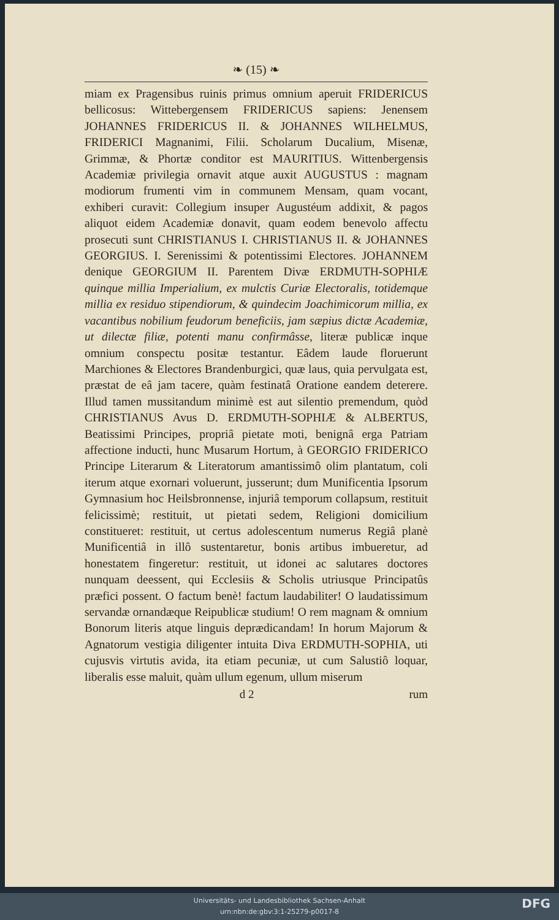❧ (15) ❧
miam ex Pragensibus ruinis primus omnium aperuit FRIDERICUS bellicosus: Wittebergensem FRIDERICUS sapiens: Jenensem JOHANNES FRIDERICUS II. & JOHANNES WILHELMUS, FRIDERICI Magnanimi, Filii. Scholarum Ducalium, Misenæ, Grimmæ, & Phortæ conditor est MAURITIUS. Wittenbergensis Academiæ privilegia ornavit atque auxit AUGUSTUS : magnam modiorum frumenti vim in communem Mensam, quam vocant, exhiberi curavit: Collegium insuper Augustéum addixit, & pagos aliquot eidem Academiæ donavit, quam eodem benevolo affectu prosecuti sunt CHRISTIANUS I. CHRISTIANUS II. & JOHANNES GEORGIUS. I. Serenissimi & potentissimi Electores. JOHANNEM denique GEORGIUM II. Parentem Divæ ERDMUTH-SOPHIÆ quinque millia Imperialium, ex mulctis Curiæ Electoralis, totidemque millia ex residuo stipendiorum, & quindecim Joachimicorum millia, ex vacantibus nobilium feudorum beneficiis, jam sæpius dictæ Academiæ, ut dilectæ filiæ, potenti manu confirmâsse, literæ publicæ inque omnium conspectu positæ testantur. Eâdem laude floruerunt Marchiones & Electores Brandenburgici, quæ laus, quia pervulgata est, præstat de eâ jam tacere, quàm festinatâ Oratione eandem deterere. Illud tamen mussitandum minimè est aut silentio premendum, quòd CHRISTIANUS Avus D. ERDMUTH-SOPHIÆ & ALBERTUS, Beatissimi Principes, propriâ pietate moti, benignâ erga Patriam affectione inducti, hunc Musarum Hortum, à GEORGIO FRIDERICO Principe Literarum & Literatorum amantissimô olim plantatum, coli iterum atque exornari voluerunt, jusserunt; dum Munificentia Ipsorum Gymnasium hoc Heilsbronnense, injuriâ temporum collapsum, restituit felicissimè; restituit, ut pietati sedem, Religioni domicilium constitueret: restituit, ut certus adolescentum numerus Regiâ planè Munificentiâ in illô sustentaretur, bonis artibus imbueretur, ad honestatem fingeretur: restituit, ut idonei ac salutares doctores nunquam deessent, qui Ecclesiis & Scholis utriusque Principatûs præfici possent. O factum benè! factum laudabiliter! O laudatissimum servandæ ornandæque Reipublicæ studium! O rem magnam & omnium Bonorum literis atque linguis deprædicandam! In horum Majorum & Agnatorum vestigia diligenter intuita Diva ERDMUTH-SOPHIA, uti cujusvis virtutis avida, ita etiam pecuniæ, ut cum Salustiô loquar, liberalis esse maluit, quàm ullum egenum, ullum miserum
d 2 rum
Universitäts- und Landesbibliothek Sachsen-Anhalt
urn:nbn:de:gbv:3:1-25279-p0017-8
DFG